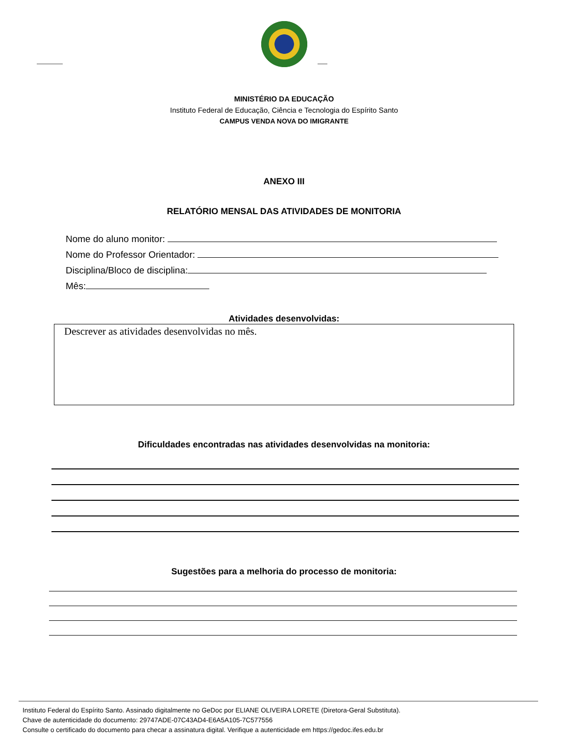MINISTÉRIO DA EDUCAÇÃO
Instituto Federal de Educação, Ciência e Tecnologia do Espírito Santo
CAMPUS VENDA NOVA DO IMIGRANTE
ANEXO III
RELATÓRIO MENSAL DAS ATIVIDADES DE MONITORIA
Nome do aluno monitor:
Nome do Professor Orientador:
Disciplina/Bloco de disciplina:
Mês:
Atividades desenvolvidas:
Descrever as atividades desenvolvidas no mês.
Dificuldades encontradas nas atividades desenvolvidas na monitoria:
Sugestões para a melhoria do processo de monitoria:
Instituto Federal do Espírito Santo. Assinado digitalmente no GeDoc por ELIANE OLIVEIRA LORETE (Diretora-Geral Substituta).
Chave de autenticidade do documento: 29747ADE-07C43AD4-E6A5A105-7C577556
Consulte o certificado do documento para checar a assinatura digital. Verifique a autenticidade em https://gedoc.ifes.edu.br